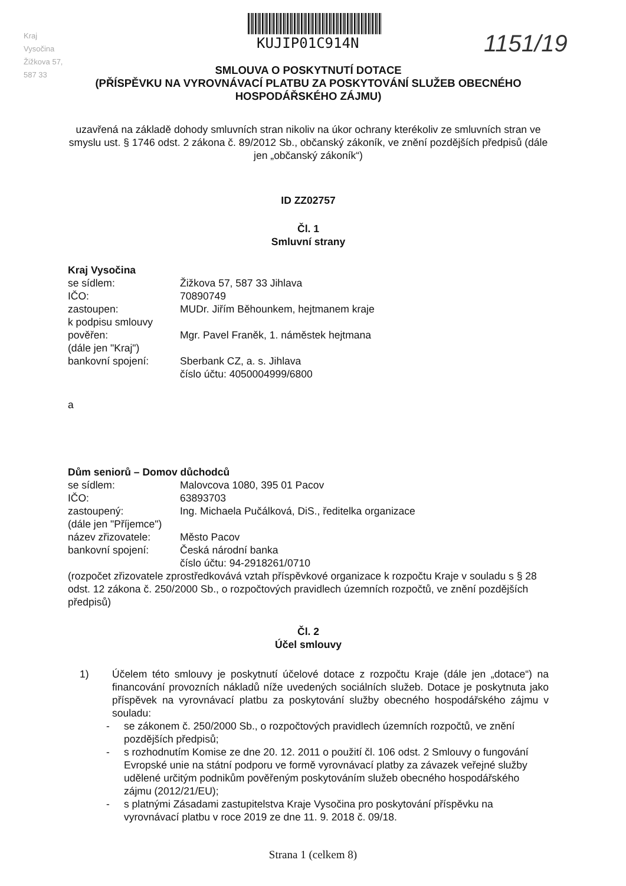KUJIP01C914N 1151/19
Kraj Vysočina Žižkova 57, 587 33
SMLOUVA O POSKYTNUTÍ DOTACE
(PŘÍSPĚVKU NA VYROVNÁVACÍ PLATBU ZA POSKYTOVÁNÍ SLUŽEB OBECNÉHO HOSPODÁŘSKÉHO ZÁJMU)
uzavřená na základě dohody smluvních stran nikoliv na úkor ochrany kterékoliv ze smluvních stran ve smyslu ust. § 1746 odst. 2 zákona č. 89/2012 Sb., občanský zákoník, ve znění pozdějších předpisů (dále jen „občanský zákoník“)
ID ZZ02757
Čl. 1
Smluvní strany
Kraj Vysočina
se sídlem: Žižkova 57, 587 33 Jihlava
IČO: 70890749
zastoupen: MUDr. Jiřím Běhounkem, hejtmanem kraje
k podpisu smlouvy
pověřen: Mgr. Pavel Franěk, 1. náměstek hejtmana
(dále jen "Kraj")
bankovní spojení: Sberbank CZ, a. s. Jihlava
číslo účtu: 4050004999/6800
a
Dům seniorů – Domov důchodců
se sídlem: Malovcova 1080, 395 01 Pacov
IČO: 63893703
zastoupený: Ing. Michaela Pučálková, DiS., ředitelka organizace
(dále jen "Příjemce")
název zřizovatele: Město Pacov
bankovní spojení: Česká národní banka
číslo účtu: 94-2918261/0710
(rozpočet zřizovatele zprostředkovává vztah příspěvkové organizace k rozpočtu Kraje v souladu s § 28 odst. 12 zákona č. 250/2000 Sb., o rozpočtových pravidlech územních rozpočtů, ve znění pozdějších předpisů)
Čl. 2
Účel smlouvy
1) Účelem této smlouvy je poskytnutí účelové dotace z rozpočtu Kraje (dále jen „dotace“) na financování provozních nákladů níže uvedených sociálních služeb. Dotace je poskytnuta jako příspěvek na vyrovnávací platbu za poskytování služby obecného hospodářského zájmu v souladu:
- se zákonem č. 250/2000 Sb., o rozpočtových pravidlech územních rozpočtů, ve znění pozdějších předpisů;
- s rozhodnutím Komise ze dne 20. 12. 2011 o použití čl. 106 odst. 2 Smlouvy o fungování Evropské unie na státní podporu ve formě vyrovnávací platby za závazek veřejné služby udělené určitým podnikům pověřeným poskytováním služeb obecného hospodářského zájmu (2012/21/EU);
- s platnými Zásadami zastupitelstva Kraje Vysočina pro poskytování příspěvku na vyrovnávací platbu v roce 2019 ze dne 11. 9. 2018 č. 09/18.
Strana 1 (celkem 8)